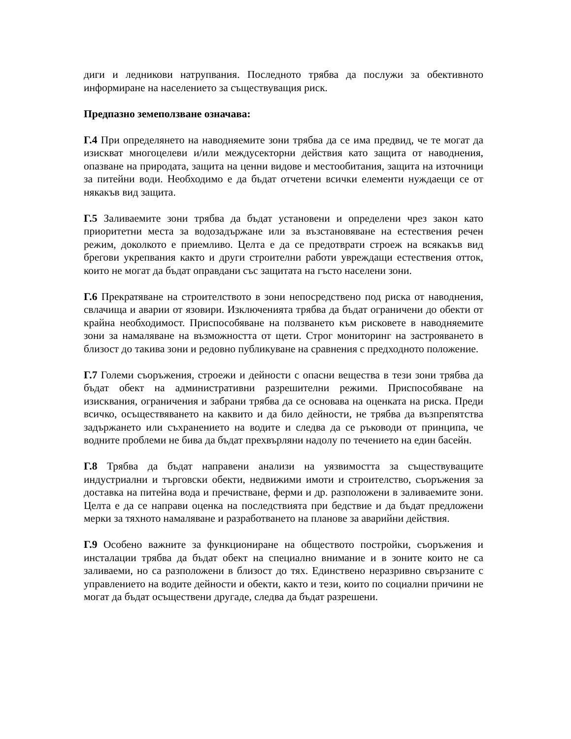диги и ледникови натрупвания. Последното трябва да послужи за обективното информиране на населението за съществуващия риск.
Предпазно земеползване означава:
Г.4 При определянето на наводняемите зони трябва да се има предвид, че те могат да изискват многоцелеви и/или междусекторни действия като защита от наводнения, опазване на природата, защита на ценни видове и местообитания, защита на източници за питейни води. Необходимо е да бъдат отчетени всички елементи нуждаещи се от някакъв вид защита.
Г.5 Заливаемите зони трябва да бъдат установени и определени чрез закон като приоритетни места за водозадържане или за възстановяване на естествения речен режим, доколкото е приемливо. Целта е да се предотврати строеж на всякакъв вид брегови укрепвания както и други строителни работи увреждащи естествения отток, които не могат да бъдат оправдани със защитата на гъсто населени зони.
Г.6 Прекратяване на строителството в зони непосредствено под риска от наводнения, свлачища и аварии от язовири. Изключенията трябва да бъдат ограничени до обекти от крайна необходимост. Приспособяване на ползването към рисковете в наводняемите зони за намаляване на възможността от щети. Строг мониторинг на застрояването в близост до такива зони и редовно публикуване на сравнения с предходното положение.
Г.7 Големи съоръжения, строежи и дейности с опасни вещества в тези зони трябва да бъдат обект на административни разрешителни режими. Приспособяване на изисквания, ограничения и забрани трябва да се основава на оценката на риска. Преди всичко, осъществяването на каквито и да било дейности, не трябва да възпрепятства задържането или съхранението на водите и следва да се ръководи от принципа, че водните проблеми не бива да бъдат прехвърляни надолу по течението на един басейн.
Г.8 Трябва да бъдат направени анализи на уязвимостта за съществуващите индустриални и търговски обекти, недвижими имоти и строителство, съоръжения за доставка на питейна вода и пречистване, ферми и др. разположени в заливаемите зони. Целта е да се направи оценка на последствията при бедствие и да бъдат предложени мерки за тяхното намаляване и разработването на планове за аварийни действия.
Г.9 Особено важните за функциониране на обществото постройки, съоръжения и инсталации трябва да бъдат обект на специално внимание и в зоните които не са заливаеми, но са разположени в близост до тях. Единствено неразривно свързаните с управлението на водите дейности и обекти, както и тези, които по социални причини не могат да бъдат осъществени другаде, следва да бъдат разрешени.